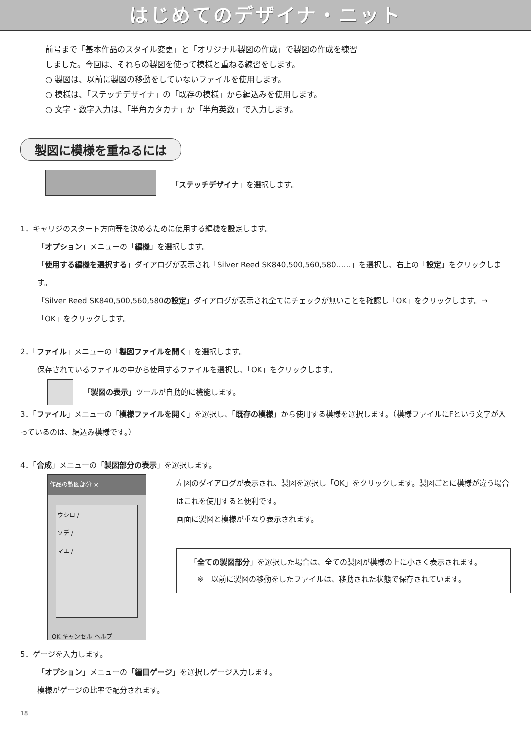はじめてのデザイナ・ニット
前号まで「基本作品のスタイル変更」と「オリジナル製図の作成」で製図の作成を練習
しました。今回は、それらの製図を使って模様と重ねる練習をします。
○ 製図は、以前に製図の移動をしていないファイルを使用します。
○ 模様は、「ステッチデザイナ」の「既存の模様」から編込みを使用します。
○ 文字・数字入力は、「半角カタカナ」か「半角英数」で入力します。
製図に模様を重ねるには
「ステッチデザイナ」を選択します。
1．キャリジのスタート方向等を決めるために使用する編機を設定します。
「オプション」メニューの「編機」を選択します。
「使用する編機を選択する」ダイアログが表示され「Silver Reed SK840,500,560,580……」を選択し、右上の「設定」をクリックします。
「Silver Reed SK840,500,560,580の設定」ダイアログが表示され全てにチェックが無いことを確認し「OK」をクリックします。→「OK」をクリックします。
2．「ファイル」メニューの「製図ファイルを開く」を選択します。
保存されているファイルの中から使用するファイルを選択し、「OK」をクリックします。
「 製図の表示 」ツールが自動的に機能します。
3．「ファイル」メニューの「模様ファイルを開く」を選択し、「既存の模様」から使用する模様を選択します。（模様ファイルにFという文字が入っているのは、編込み模様です。）
4．「合成」メニューの「製図部分の表示」を選択します。
作品の製図部分 ×
ウシロ /
ソデ /
マエ /
OK キャンセル ヘルプ
左図のダイアログが表示され、製図を選択し「OK」をクリックします。製図ごとに模様が違う場合はこれを使用すると便利です。
画面に製図と模様が重なり表示されます。
「全ての製図部分」を選択した場合は、全ての製図が模様の上に小さく表示されます。
　※　以前に製図の移動をしたファイルは、移動された状態で保存されています。
5．ゲージを入力します。
「オプション」メニューの「編目ゲージ」を選択しゲージ入力します。
模様がゲージの比率で配分されます。
18